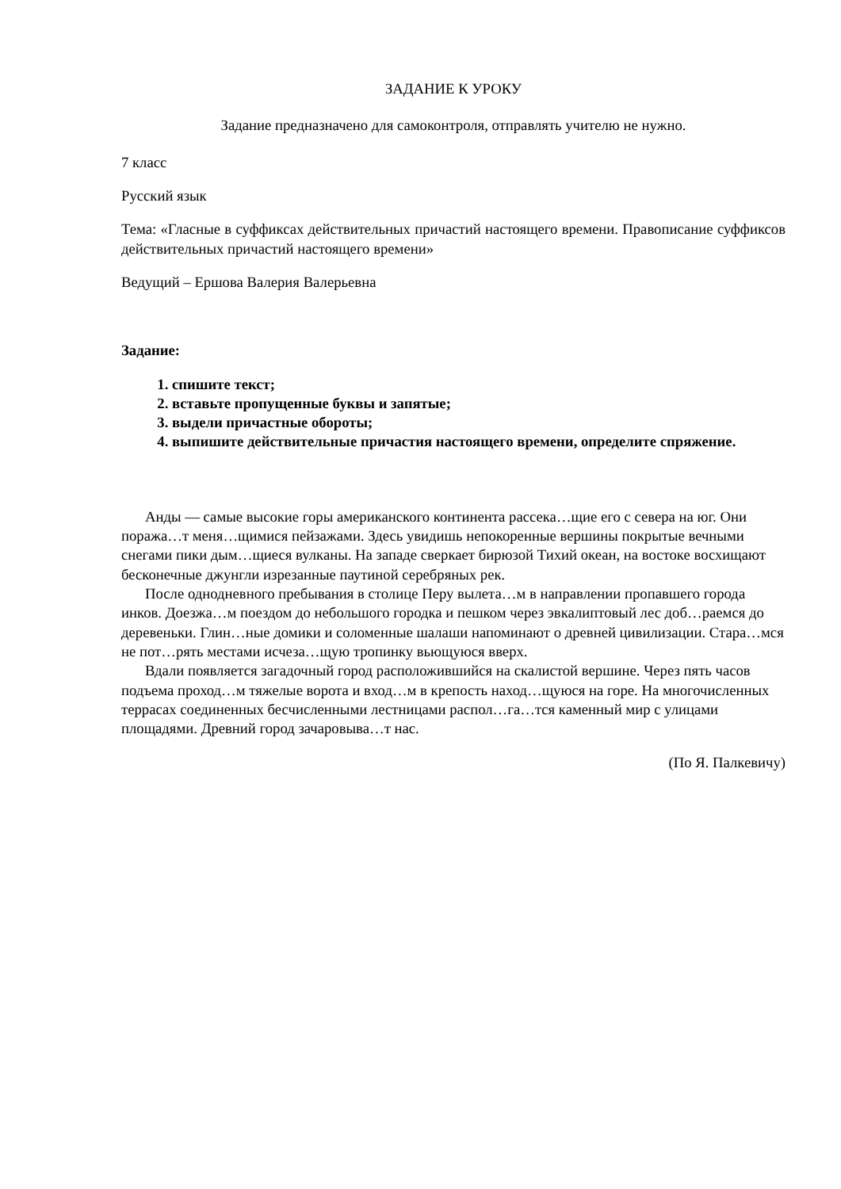ЗАДАНИЕ К УРОКУ
Задание предназначено для самоконтроля, отправлять учителю не нужно.
7 класс
Русский язык
Тема: «Гласные в суффиксах действительных причастий настоящего времени. Правописание суффиксов действительных причастий настоящего времени»
Ведущий – Ершова Валерия Валерьевна
Задание:
1. спишите текст;
2. вставьте пропущенные буквы и запятые;
3. выдели причастные обороты;
4. выпишите действительные причастия настоящего времени, определите спряжение.
Анды — самые высокие горы американского континента рассека…щие его с севера на юг. Они поража…т меня…щимися пейзажами. Здесь увидишь непокоренные вершины покрытые вечными снегами пики дым…щиеся вулканы. На западе сверкает бирюзой Тихий океан, на востоке восхищают бесконечные джунгли изрезанные паутиной серебряных рек.
После однодневного пребывания в столице Перу вылета…м в направлении пропавшего города инков. Доезжа…м поездом до небольшого городка и пешком через эвкалиптовый лес доб…раемся до деревеньки. Глин…ные домики и соломенные шалаши напоминают о древней цивилизации. Стара…мся не пот…рять местами исчеза…щую тропинку вьющуюся вверх.
Вдали появляется загадочный город расположившийся на скалистой вершине. Через пять часов подъема проход…м тяжелые ворота и вход…м в крепость наход…щуюся на горе. На многочисленных террасах соединенных бесчисленными лестницами распол…га…тся каменный мир с улицами площадями. Древний город зачаровыва…т нас.
(По Я. Палкевичу)